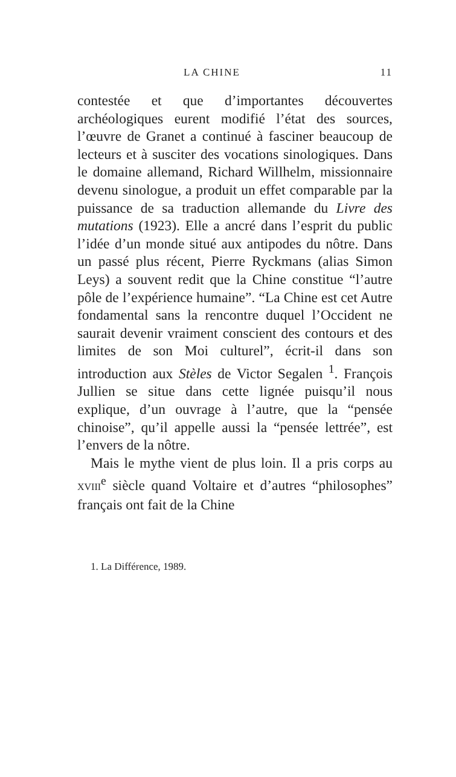LA CHINE 11
contestée et que d’importantes découvertes archéologiques eurent modifié l’état des sources, l’œuvre de Granet a continué à fasciner beaucoup de lecteurs et à susciter des vocations sinologiques. Dans le domaine allemand, Richard Willhelm, missionnaire devenu sinologue, a produit un effet comparable par la puissance de sa traduction allemande du Livre des mutations (1923). Elle a ancré dans l’esprit du public l’idée d’un monde situé aux antipodes du nôtre. Dans un passé plus récent, Pierre Ryckmans (alias Simon Leys) a souvent redit que la Chine constitue “l’autre pôle de l’expérience humaine”. “La Chine est cet Autre fondamental sans la rencontre duquel l’Occident ne saurait devenir vraiment conscient des contours et des limites de son Moi culturel”, écrit-il dans son introduction aux Stèles de Victor Segalen <sup>1</sup>. François Jullien se situe dans cette lignée puisqu’il nous explique, d’un ouvrage à l’autre, que la “pensée chinoise”, qu’il appelle aussi la “pensée lettrée”, est l’envers de la nôtre.
Mais le mythe vient de plus loin. Il a pris corps au XVIII<sup>e</sup> siècle quand Voltaire et d’autres “philosophes” français ont fait de la Chine
1. La Différence, 1989.